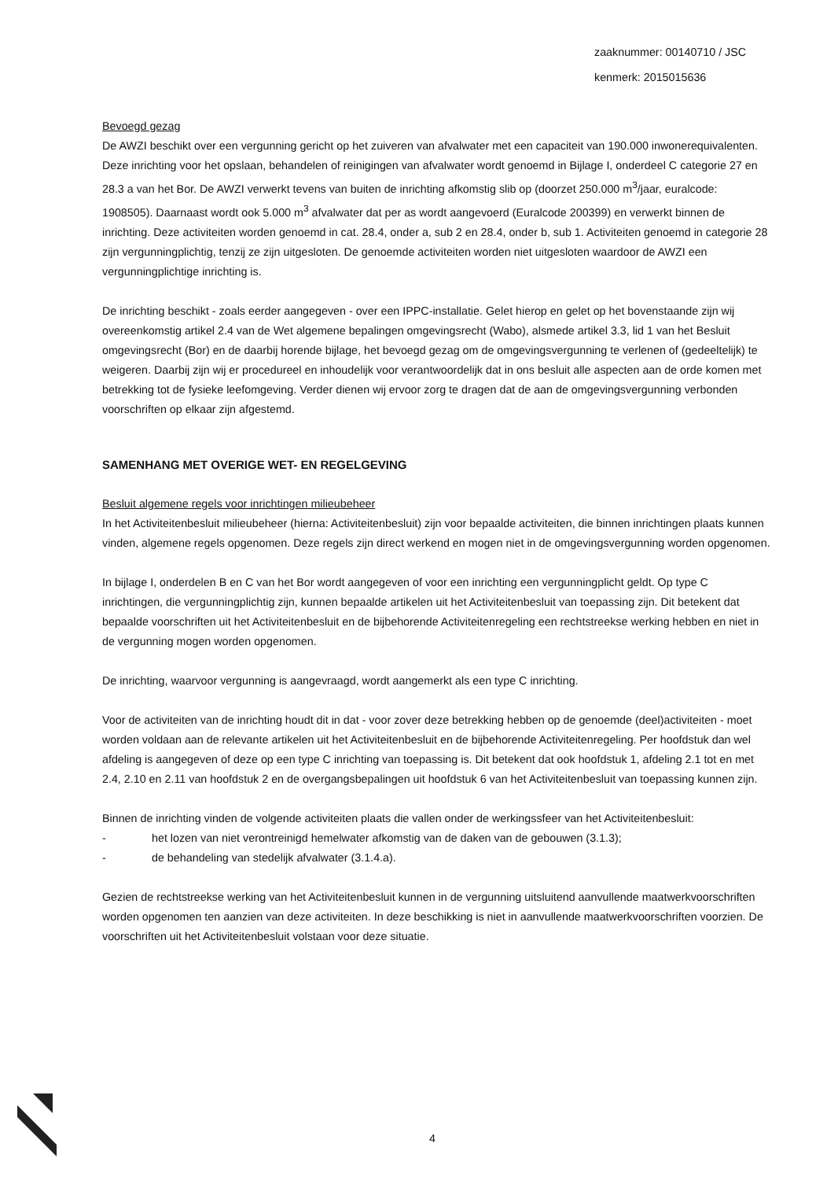zaaknummer: 00140710 / JSC
kenmerk: 2015015636
Bevoegd gezag
De AWZI beschikt over een vergunning gericht op het zuiveren van afvalwater met een capaciteit van 190.000 inwonerequivalenten. Deze inrichting voor het opslaan, behandelen of reinigingen van afvalwater wordt genoemd in Bijlage I, onderdeel C categorie 27 en 28.3 a van het Bor. De AWZI verwerkt tevens van buiten de inrichting afkomstig slib op (doorzet 250.000 m<sup>3</sup>/jaar, euralcode: 1908505). Daarnaast wordt ook 5.000 m<sup>3</sup> afvalwater dat per as wordt aangevoerd (Euralcode 200399) en verwerkt binnen de inrichting. Deze activiteiten worden genoemd in cat. 28.4, onder a, sub 2 en 28.4, onder b, sub 1. Activiteiten genoemd in categorie 28 zijn vergunningplichtig, tenzij ze zijn uitgesloten. De genoemde activiteiten worden niet uitgesloten waardoor de AWZI een vergunningplichtige inrichting is.
De inrichting beschikt - zoals eerder aangegeven - over een IPPC-installatie. Gelet hierop en gelet op het bovenstaande zijn wij overeenkomstig artikel 2.4 van de Wet algemene bepalingen omgevingsrecht (Wabo), alsmede artikel 3.3, lid 1 van het Besluit omgevingsrecht (Bor) en de daarbij horende bijlage, het bevoegd gezag om de omgevingsvergunning te verlenen of (gedeeltelijk) te weigeren. Daarbij zijn wij er procedureel en inhoudelijk voor verantwoordelijk dat in ons besluit alle aspecten aan de orde komen met betrekking tot de fysieke leefomgeving. Verder dienen wij ervoor zorg te dragen dat de aan de omgevingsvergunning verbonden voorschriften op elkaar zijn afgestemd.
SAMENHANG MET OVERIGE WET- EN REGELGEVING
Besluit algemene regels voor inrichtingen milieubeheer
In het Activiteitenbesluit milieubeheer (hierna: Activiteitenbesluit) zijn voor bepaalde activiteiten, die binnen inrichtingen plaats kunnen vinden, algemene regels opgenomen. Deze regels zijn direct werkend en mogen niet in de omgevingsvergunning worden opgenomen.
In bijlage I, onderdelen B en C van het Bor wordt aangegeven of voor een inrichting een vergunningplicht geldt. Op type C inrichtingen, die vergunningplichtig zijn, kunnen bepaalde artikelen uit het Activiteitenbesluit van toepassing zijn. Dit betekent dat bepaalde voorschriften uit het Activiteitenbesluit en de bijbehorende Activiteitenregeling een rechtstreekse werking hebben en niet in de vergunning mogen worden opgenomen.
De inrichting, waarvoor vergunning is aangevraagd, wordt aangemerkt als een type C inrichting.
Voor de activiteiten van de inrichting houdt dit in dat - voor zover deze betrekking hebben op de genoemde (deel)activiteiten - moet worden voldaan aan de relevante artikelen uit het Activiteitenbesluit en de bijbehorende Activiteitenregeling. Per hoofdstuk dan wel afdeling is aangegeven of deze op een type C inrichting van toepassing is. Dit betekent dat ook hoofdstuk 1, afdeling 2.1 tot en met 2.4, 2.10 en 2.11 van hoofdstuk 2 en de overgangsbepalingen uit hoofdstuk 6 van het Activiteitenbesluit van toepassing kunnen zijn.
Binnen de inrichting vinden de volgende activiteiten plaats die vallen onder de werkingssfeer van het Activiteitenbesluit:
- het lozen van niet verontreinigd hemelwater afkomstig van de daken van de gebouwen (3.1.3);
- de behandeling van stedelijk afvalwater (3.1.4.a).
Gezien de rechtstreekse werking van het Activiteitenbesluit kunnen in de vergunning uitsluitend aanvullende maatwerkvoorschriften worden opgenomen ten aanzien van deze activiteiten. In deze beschikking is niet in aanvullende maatwerkvoorschriften voorzien. De voorschriften uit het Activiteitenbesluit volstaan voor deze situatie.
4